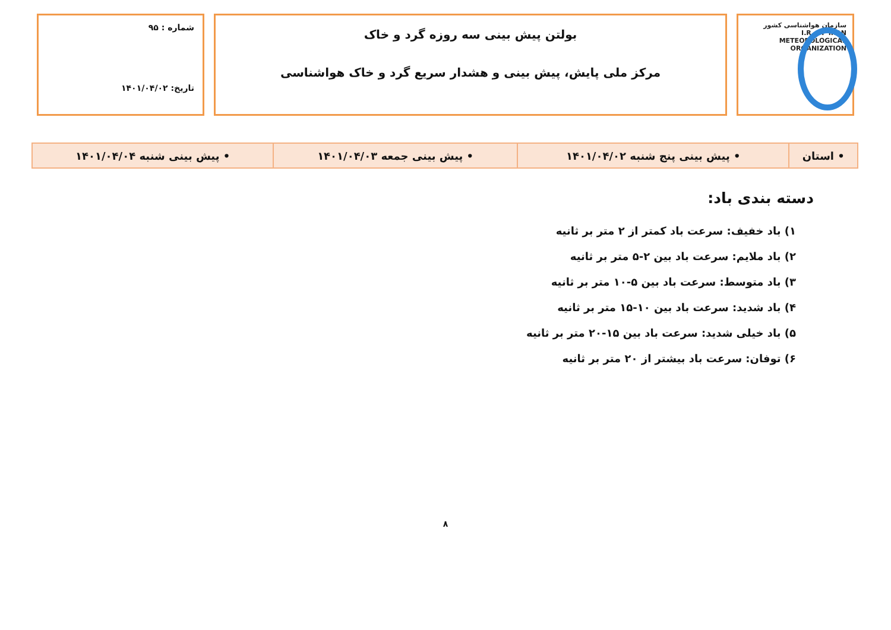سازمان هواشناسی کشور
I.R. OF IRAN
METEOROLOGICAL
ORGANIZATION
بولتن پیش بینی سه روزه گرد و خاک
مرکز ملی پایش، پیش بینی و هشدار سریع گرد و خاک هواشناسی
شماره : ۹۵
تاریخ: ۱۴۰۱/۰۴/۰۲
| • استان | • پیش بینی پنج شنبه ۱۴۰۱/۰۴/۰۲ | • پیش بینی جمعه ۱۴۰۱/۰۴/۰۳ | • پیش بینی شنبه ۱۴۰۱/۰۴/۰۴ |
دسته بندی باد:
۱) باد خفیف: سرعت باد کمتر از ۲ متر بر ثانیه
۲) باد ملایم: سرعت باد بین ۲-۵ متر بر ثانیه
۳) باد متوسط: سرعت باد بین ۵-۱۰ متر بر ثانیه
۴) باد شدید: سرعت باد بین ۱۰-۱۵ متر بر ثانیه
۵) باد خیلی شدید: سرعت باد بین ۱۵-۲۰ متر بر ثانیه
۶) توفان: سرعت باد بیشتر از ۲۰ متر بر ثانیه
۸